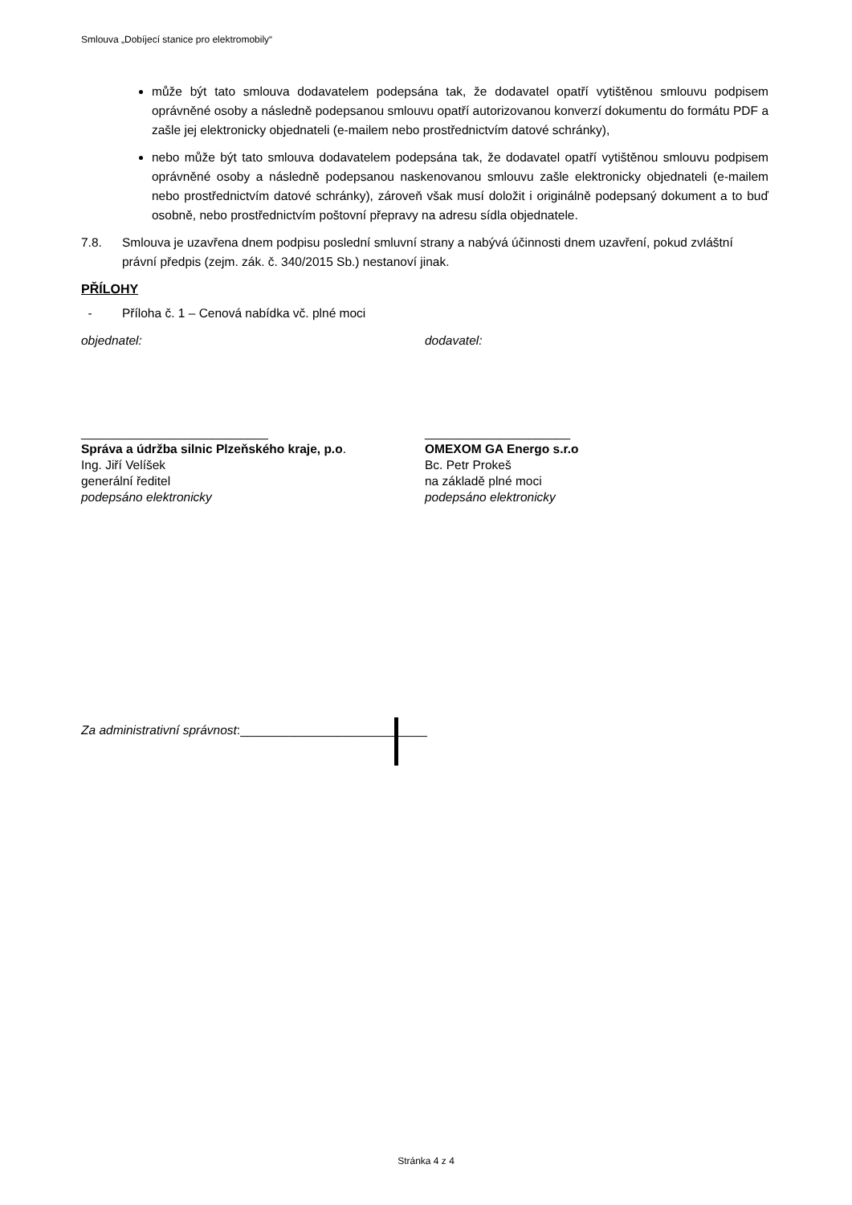Smlouva „Dobíjecí stanice pro elektromobily“
může být tato smlouva dodavatelem podepsána tak, že dodavatel opatří vytištěnou smlouvu podpisem oprávněné osoby a následně podepsanou smlouvu opatří autorizovanou konverzí dokumentu do formátu PDF a zašle jej elektronicky objednateli (e-mailem nebo prostřednictvím datové schránky),
nebo může být tato smlouva dodavatelem podepsána tak, že dodavatel opatří vytištěnou smlouvu podpisem oprávněné osoby a následně podepsanou naskenovanou smlouvu zašle elektronicky objednateli (e-mailem nebo prostřednictvím datové schránky), zároveň však musí doložit i originálně podepsaný dokument a to buď osobně, nebo prostřednictvím poštovní přepravy na adresu sídla objednatele.
7.8. Smlouva je uzavřena dnem podpisu poslední smluvní strany a nabývá účinnosti dnem uzavření, pokud zvláštní právní předpis (zejm. zák. č. 340/2015 Sb.) nestanoví jinak.
PŘÍLOHY
- Příloha č. 1 – Cenová nabídka vč. plné moci
objednatel: dodavatel:
___________________________
Správa a údržba silnic Plzeňského kraje, p.o.
Ing. Jiří Velíšek
generální ředitel
podepsáno elektronicky
_____________________
OMEXOM GA Energo s.r.o
Bc. Petr Prokeš
na základě plné moci
podepsáno elektronicky
Za administrativní správnost:___________________________
Stránka 4 z 4